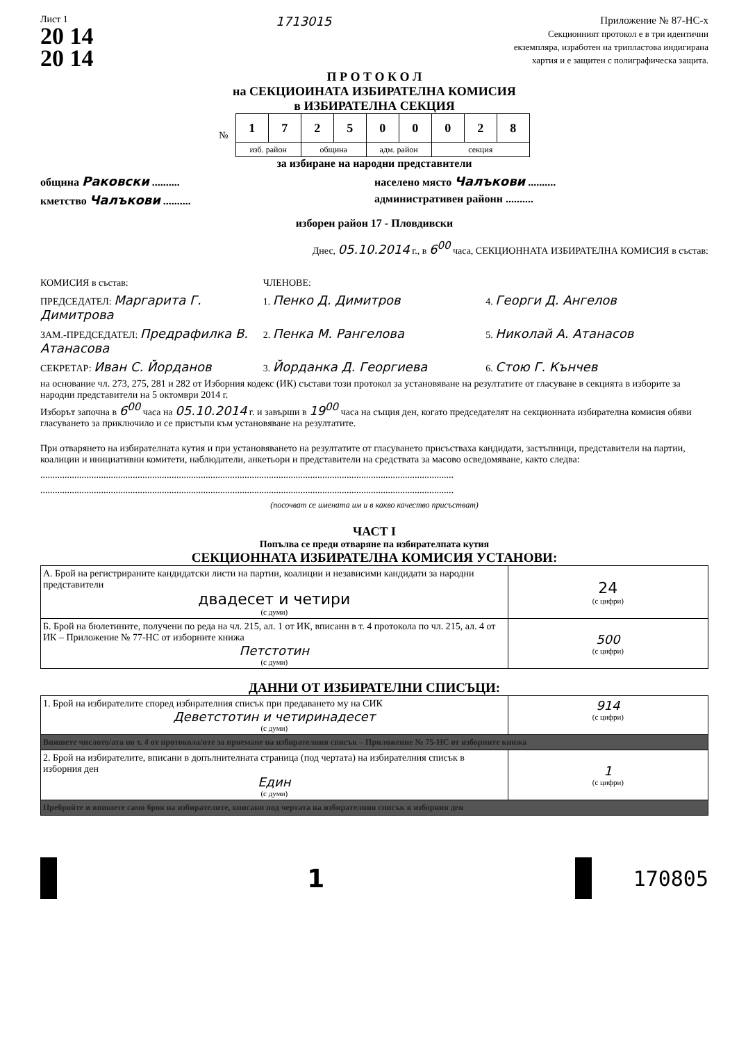Лист 1
20 14
20 14
1713015
Приложение № 87-НС-х
Секционният протокол е в три идентични
екземпляра, изработен на трипластова индигирана
хартия и е защитен с полиграфическа защита.
П Р О Т О К О Л
на СЕКЦИОИНАТА ИЗБИРАТЕЛНА КОМИСИЯ
в ИЗБИРАТЕЛНА СЕКЦИЯ
№
| 1 | 7 | 2 | 5 | 0 | 0 | 0 | 2 | 8 |
| изб. район | | община | | адм. район | | секция | | |
за избиране на народни представнтели
общнна Раковски .......... населено място Чалъкови ..........
кметство Чалъкови .......... административен районн ..........
изборен район 17 - Пловдивски
Днес, 05.10.2014 г., в 6<sup>00</sup> часа, СЕКЦИОННАТА ИЗБИРАТЕЛНА КОМИСИЯ в състав:
КОМИСИЯ в състав: ЧЛЕНОВЕ:
ПРЕДСЕДАТЕЛ: Маргарита Г. Димитрова
1. Пенко Д. Димитров
4. Георги Д. Ангелов
ЗАМ.-ПРЕДСЕДАТЕЛ: Предрафилка В. Атанасова
2. Пенка М. Рангелова
5. Николай А. Атанасов
СЕКРЕТАР: Иван С. Йорданов
3. Йорданка Д. Георгиева
6. Стою Г. Кънчев
на основание чл. 273, 275, 281 и 282 от Изборния кодекс (ИК) състави този протокол за установяване на резултатите от гласуване в секцията в изборите за народни представители на 5 октомври 2014 г.
Изборът започна в 6<sup>00</sup> часа на 05.10.2014 г. и завърши в 19<sup>00</sup> часа на същия ден, когато председателят на секционната избирателна комисия обяви гласуването за приключило и се пристъпи към установяване на резултатите.
При отварянето на избирателната кутия и при установяването на резултатите от гласуването присъстваха кандидати, застъпници, представители на партии, коалиции и инициативни комитети, наблюдатели, анкетьори и представители на средствата за масово осведомяване, както следва:
..........................................................................................................................................................................
..........................................................................................................................................................................
(посочват се имената им и в какво качество присъстват)
ЧАСТ I
Попълва се преди отваряне па избирателпата кутия
СЕКЦИОННАТА ИЗБИРАТЕЛНА КОМИСИЯ УСТАНОВИ:
| А. Брой на регистрираните кандидатски листи на партии, коалиции и независими кандидати за народни представители двадесет и четири (с думи) | 24 (с цифри) |
| Б. Брой на бюлетините, получени по реда на чл. 215, ал. 1 от ИК, вписанн в т. 4 протокола по чл. 215, ал. 4 от ИК – Приложение № 77-НС от изборните книжа Петстотин (с думи) | 500 (с цифри) |
ДАННИ ОТ ИЗБИРАТЕЛНИ СПИСЪЦИ:
| 1. Брой на избирателите според избнрателния списък при предаването му на СИК Деветстотин и четиринадесет (с думи) | 914 (с цифри) |
| Впишете числото/ата по т. 4 от протокола/ите за приемане на избирателния списък – Приложение № 75-НС от изборните книжа | |
| 2. Брой на избирателите, вписани в допълнителната страница (под чертата) на избирателния списък в изборния ден Един (с думи) | 1 (с цифри) |
| Пребройте и впишете само броя на избирателите, вписани под чертата на избирателния списък в изборния ден | |
1
170805